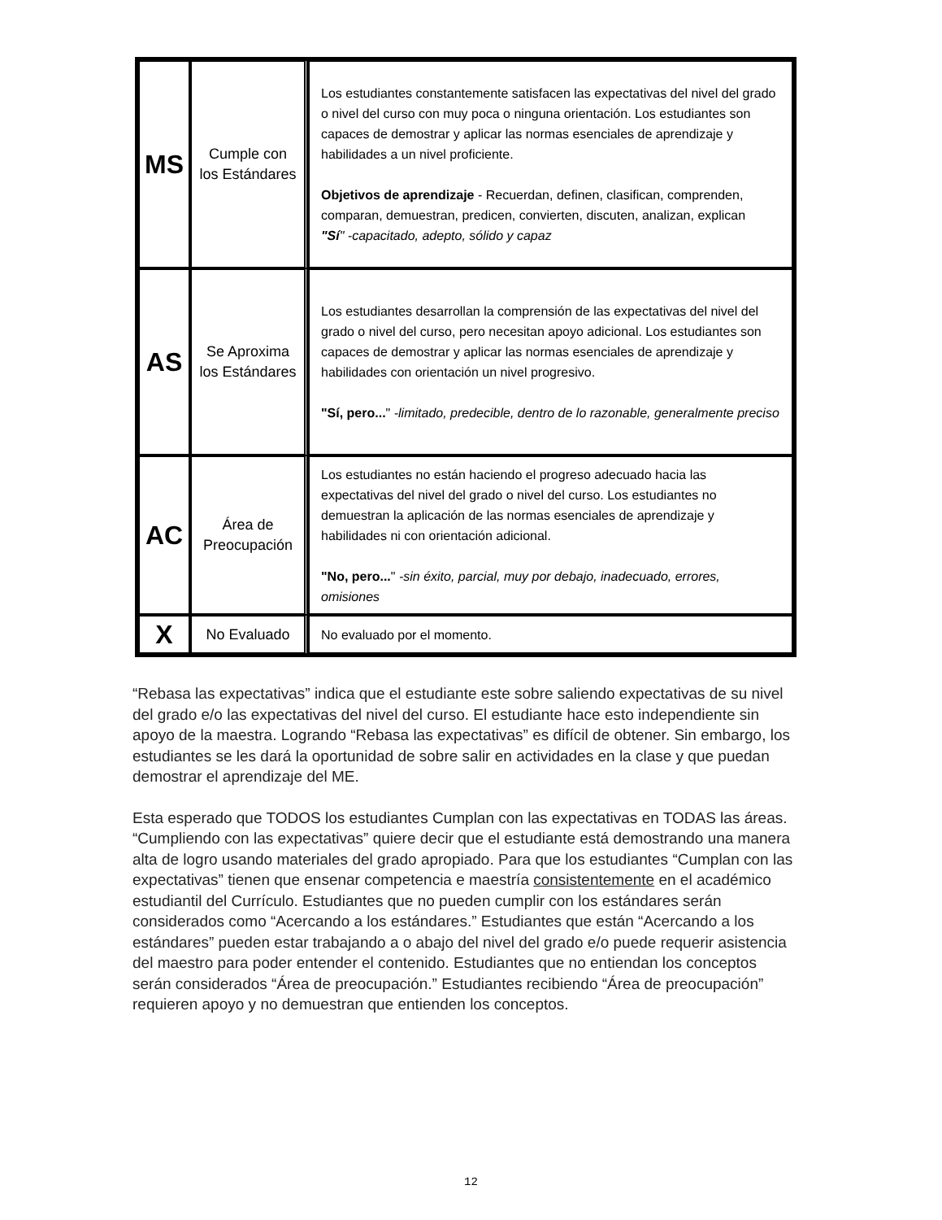| MS | Cumple con los Estándares | Los estudiantes constantemente satisfacen las expectativas del nivel del grado o nivel del curso con muy poca o ninguna orientación. Los estudiantes son capaces de demostrar y aplicar las normas esenciales de aprendizaje y habilidades a un nivel proficiente. Objetivos de aprendizaje - Recuerdan, definen, clasifican, comprenden, comparan, demuestran, predicen, convierten, discuten, analizan, explican "Sí " -capacitado, adepto, sólido y capaz |
| AS | Se Aproxima los Estándares | Los estudiantes desarrollan la comprensión de las expectativas del nivel del grado o nivel del curso, pero necesitan apoyo adicional. Los estudiantes son capaces de demostrar y aplicar las normas esenciales de aprendizaje y habilidades con orientación un nivel progresivo. "Sí, pero... " -limitado, predecible, dentro de lo razonable, generalmente preciso |
| AC | Área de Preocupación | Los estudiantes no están haciendo el progreso adecuado hacia las expectativas del nivel del grado o nivel del curso. Los estudiantes no demuestran la aplicación de las normas esenciales de aprendizaje y habilidades ni con orientación adicional. "No, pero... " -sin éxito, parcial, muy por debajo, inadecuado, errores, omisiones |
| X | No Evaluado | No evaluado por el momento. |
“Rebasa las expectativas” indica que el estudiante este sobre saliendo expectativas de su nivel del grado e/o las expectativas del nivel del curso. El estudiante hace esto independiente sin apoyo de la maestra. Logrando “Rebasa las expectativas” es difícil de obtener. Sin embargo, los estudiantes se les dará la oportunidad de sobre salir en actividades en la clase y que puedan demostrar el aprendizaje del ME.
Esta esperado que TODOS los estudiantes Cumplan con las expectativas en TODAS las áreas. “Cumpliendo con las expectativas” quiere decir que el estudiante está demostrando una manera alta de logro usando materiales del grado apropiado. Para que los estudiantes “Cumplan con las expectativas” tienen que ensenar competencia e maestría consistentemente en el académico estudiantil del Currículo. Estudiantes que no pueden cumplir con los estándares serán considerados como “Acercando a los estándares.” Estudiantes que están “Acercando a los estándares” pueden estar trabajando a o abajo del nivel del grado e/o puede requerir asistencia del maestro para poder entender el contenido. Estudiantes que no entiendan los conceptos serán considerados “Área de preocupación.” Estudiantes recibiendo “Área de preocupación” requieren apoyo y no demuestran que entienden los conceptos.
12